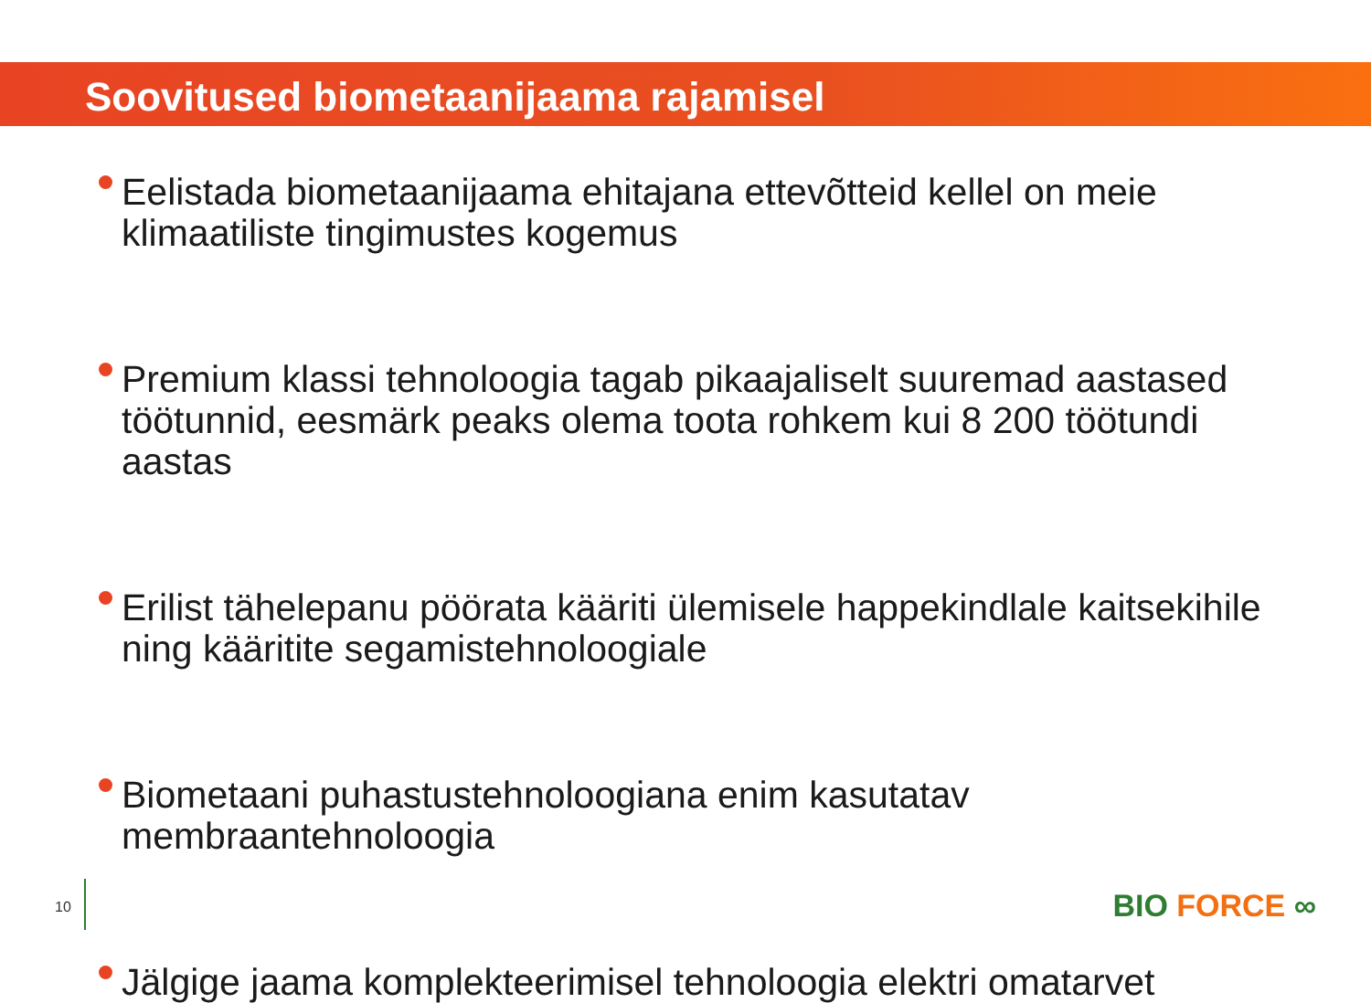Soovitused biometaanijaama rajamisel
Eelistada biometaanijaama ehitajana ettevõtteid kellel on meie klimaatiliste tingimustes kogemus
Premium klassi tehnoloogia tagab pikaajaliselt suuremad aastased töötunnid, eesmärk peaks olema toota rohkem kui 8 200 töötundi aastas
Erilist tähelepanu pöörata kääriti ülemisele happekindlale kaitsekihile ning kääritite segamistehnoloogiale
Biometaani puhastustehnoloogiana enim kasutatav membraantehnoloogia
Jälgige jaama komplekteerimisel tehnoloogia elektri omatarvet
10 BIO FORCE ∞